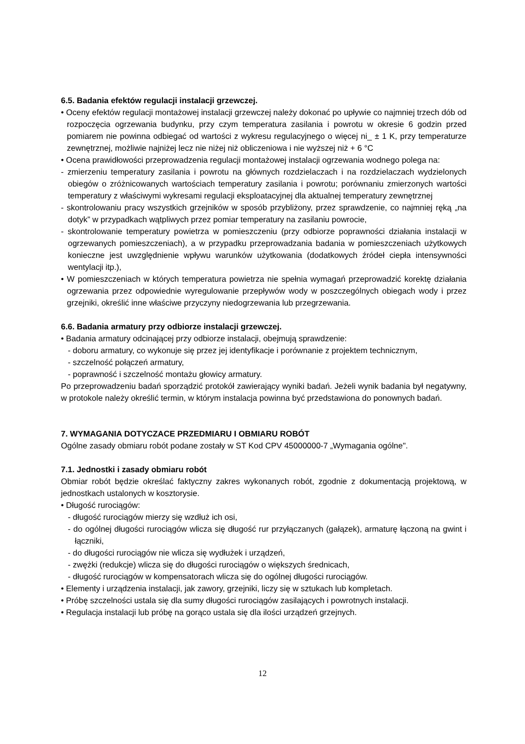6.5. Badania efektów regulacji instalacji grzewczej.
• Oceny efektów regulacji montażowej instalacji grzewczej należy dokonać po upływie co najmniej trzech dób od rozpoczęcia ogrzewania budynku, przy czym temperatura zasilania i powrotu w okresie 6 godzin przed pomiarem nie powinna odbiegać od wartości z wykresu regulacyjnego o więcej ni_ ± 1 K, przy temperaturze zewnętrznej, możliwie najniżej lecz nie niżej niż obliczeniowa i nie wyższej niż + 6 °C
• Ocena prawidłowości przeprowadzenia regulacji montażowej instalacji ogrzewania wodnego polega na:
- zmierzeniu temperatury zasilania i powrotu na głównych rozdzielaczach i na rozdzielaczach wydzielonych obiegów o zróżnicowanych wartościach temperatury zasilania i powrotu; porównaniu zmierzonych wartości temperatury z właściwymi wykresami regulacji eksploatacyjnej dla aktualnej temperatury zewnętrznej
- skontrolowaniu pracy wszystkich grzejników w sposób przybliżony, przez sprawdzenie, co najmniej ręką „na dotyk” w przypadkach wątpliwych przez pomiar temperatury na zasilaniu powrocie,
- skontrolowanie temperatury powietrza w pomieszczeniu (przy odbiorze poprawności działania instalacji w ogrzewanych pomieszczeniach), a w przypadku przeprowadzania badania w pomieszczeniach użytkowych konieczne jest uwzględnienie wpływu warunków użytkowania (dodatkowych źródeł ciepła intensywności wentylacji itp.),
• W pomieszczeniach w których temperatura powietrza nie spełnia wymagań przeprowadzić korektę działania ogrzewania przez odpowiednie wyregulowanie przepływów wody w poszczególnych obiegach wody i przez grzejniki, określić inne właściwe przyczyny niedogrzewania lub przegrzewania.
6.6. Badania armatury przy odbiorze instalacji grzewczej.
• Badania armatury odcinającej przy odbiorze instalacji, obejmują sprawdzenie:
- doboru armatury, co wykonuje się przez jej identyfikacje i porównanie z projektem technicznym,
- szczelność połączeń armatury,
- poprawność i szczelność montażu głowicy armatury.
Po przeprowadzeniu badań sporządzić protokół zawierający wyniki badań. Jeżeli wynik badania był negatywny, w protokole należy określić termin, w którym instalacja powinna być przedstawiona do ponownych badań.
7. WYMAGANIA DOTYCZACE PRZEDMIARU I OBMIARU ROBÓT
Ogólne zasady obmiaru robót podane zostały w ST Kod CPV 45000000-7 „Wymagania ogólne".
7.1. Jednostki i zasady obmiaru robót
Obmiar robót będzie określać faktyczny zakres wykonanych robót, zgodnie z dokumentacją projektową, w jednostkach ustalonych w kosztorysie.
• Długość rurociągów:
- długość rurociągów mierzy się wzdłuż ich osi,
- do ogólnej długości rurociągów wlicza się długość rur przyłączanych (gałązek), armaturę łączoną na gwint i łączniki,
- do długości rurociągów nie wlicza się wydłużek i urządzeń,
- zwężki (redukcje) wlicza się do długości rurociągów o większych średnicach,
- długość rurociągów w kompensatorach wlicza się do ogólnej długości rurociągów.
• Elementy i urządzenia instalacji, jak zawory, grzejniki, liczy się w sztukach lub kompletach.
• Próbę szczelności ustala się dla sumy długości rurociągów zasilających i powrotnych instalacji.
• Regulacja instalacji lub próbę na gorąco ustala się dla ilości urządzeń grzejnych.
12